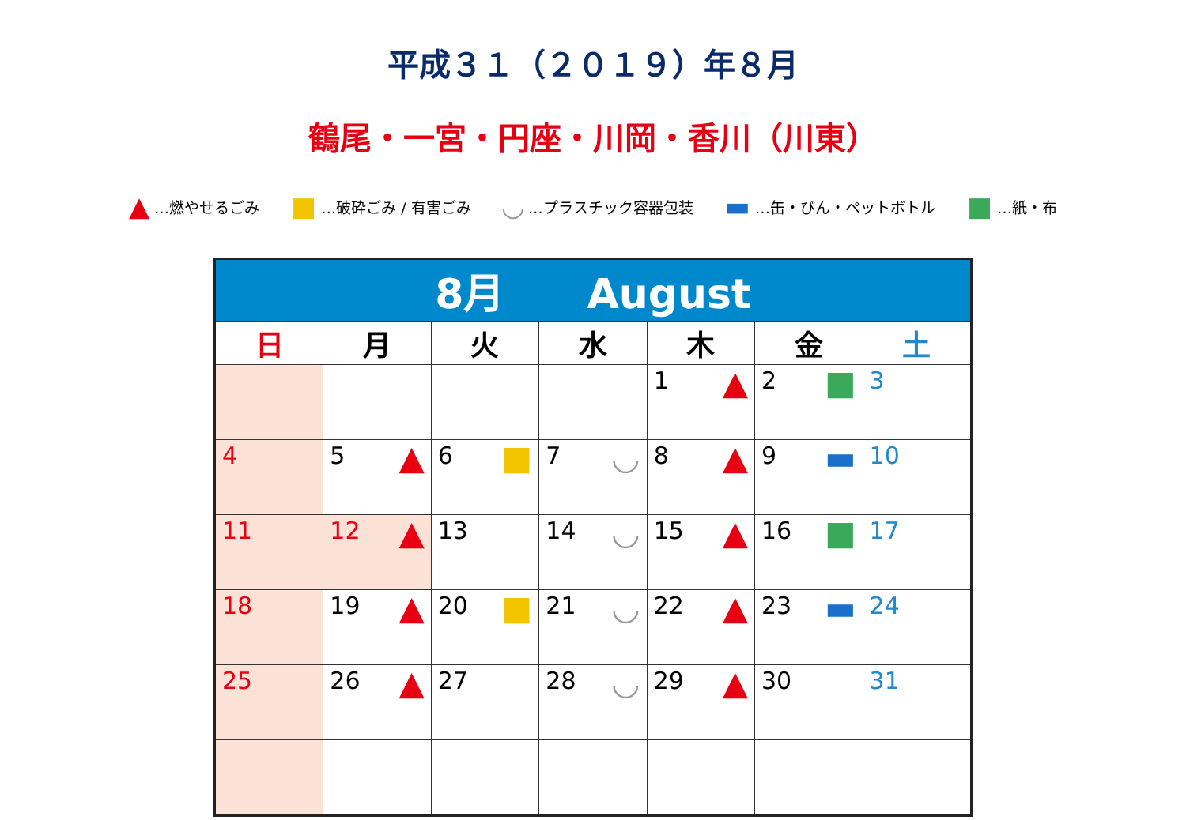平成３１（２０１９）年８月
鶴尾・一宮・円座・川岡・香川（川東）
▲ …燃やせるごみ ■ …破砕ごみ / 有害ごみ ◡ …プラスチック容器包装 ▬ …缶・びん・ペットボトル ■ …紙・布
| 8月 August | | | | | | |
| 日 | 月 | 火 | 水 | 木 | 金 | 土 |
| | | | | 1 ▲ | 2 ■ | 3 |
| 4 | 5 ▲ | 6 ■ | 7 ◡ | 8 ▲ | 9 ▬ | 10 |
| 11 | 12 ▲ | 13 | 14 ◡ | 15 ▲ | 16 ■ | 17 |
| 18 | 19 ▲ | 20 ■ | 21 ◡ | 22 ▲ | 23 ▬ | 24 |
| 25 | 26 ▲ | 27 | 28 ◡ | 29 ▲ | 30 | 31 |